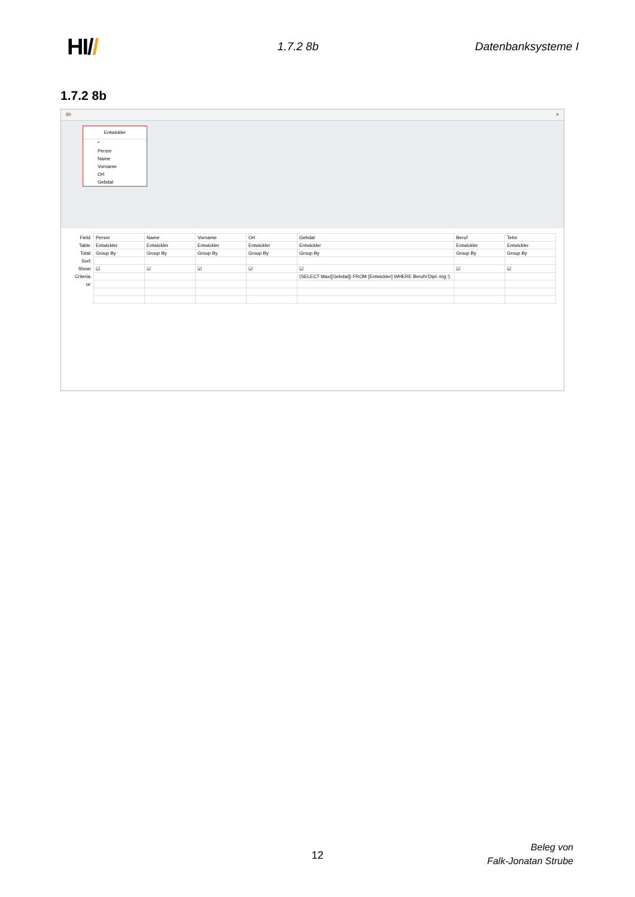HI//
1.7.2 8b Datenbanksysteme I
1.7.2 8b
8b ×
Entwickler
*
Persnr
Name
Vorname
Ort
Gebdat
| Field: | Persnr | Name | Vorname | Ort | Gebdat | Beruf | Telnr |
| Table: | Entwickler | Entwickler | Entwickler | Entwickler | Entwickler | Entwickler | Entwickler |
| Total: | Group By | Group By | Group By | Group By | Group By | Group By | Group By |
| Sort: | | | | | | | |
| Show: | ☑ | ☑ | ☑ | ☑ | ☑ | ☑ | ☑ |
| Criteria: | | | | | (SELECT Max([Gebdat]) FROM [Entwickler] WHERE Beruf='Dipl.-Ing.') | | |
| or: | | | | | | | |
12
Beleg von
Falk-Jonatan Strube